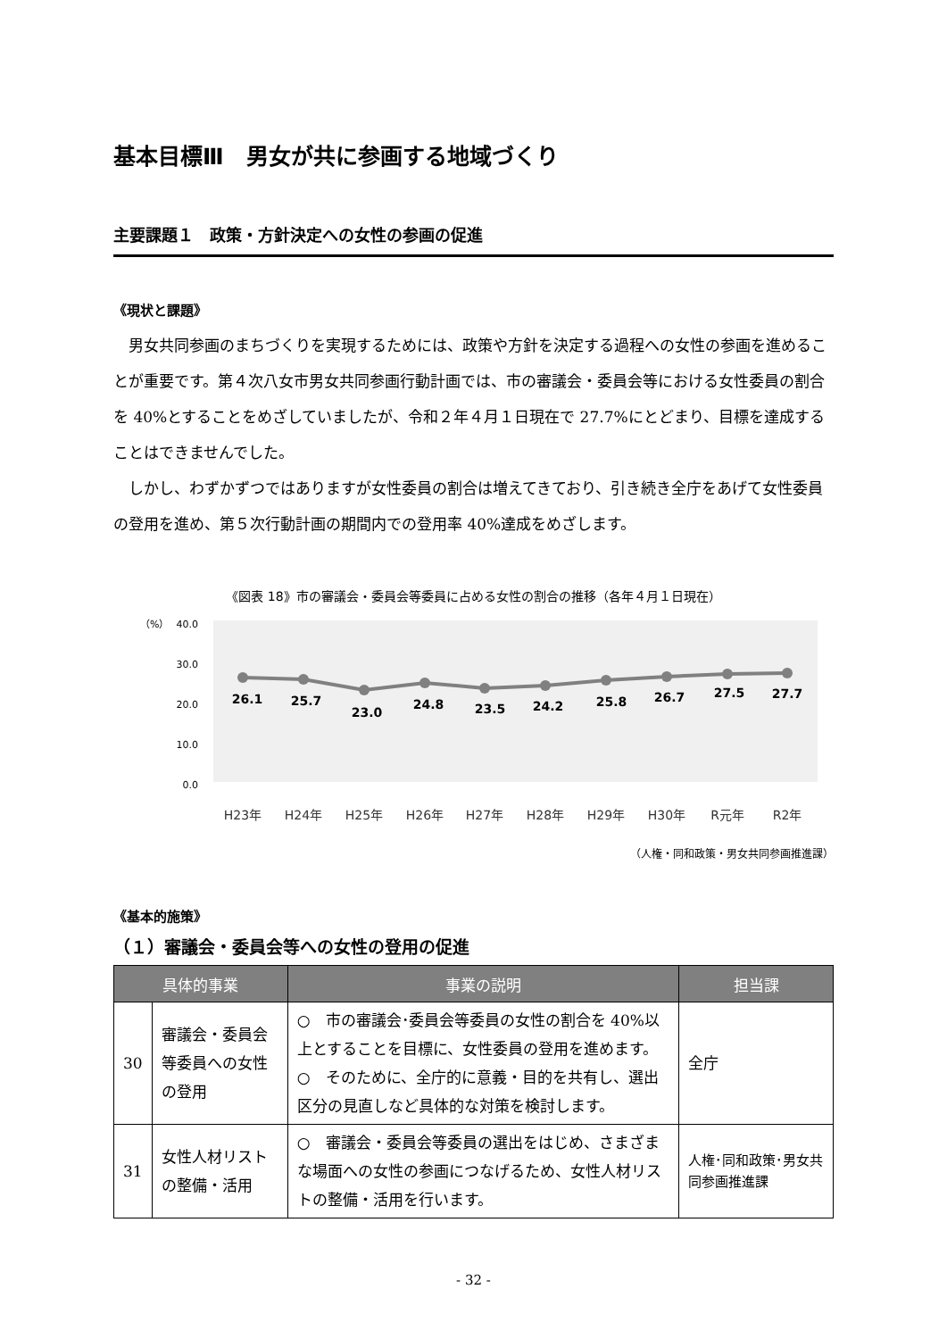基本目標Ⅲ　男女が共に参画する地域づくり
主要課題１　政策・方針決定への女性の参画の促進
《現状と課題》
男女共同参画のまちづくりを実現するためには、政策や方針を決定する過程への女性の参画を進めることが重要です。第４次八女市男女共同参画行動計画では、市の審議会・委員会等における女性委員の割合を 40%とすることをめざしていましたが、令和２年４月１日現在で 27.7%にとどまり、目標を達成することはできませんでした。
しかし、わずかずつではありますが女性委員の割合は増えてきており、引き続き全庁をあげて女性委員の登用を進め、第５次行動計画の期間内での登用率 40%達成をめざします。
《図表 18》市の審議会・委員会等委員に占める女性の割合の推移（各年４月１日現在）
（%）
40.0
30.0
20.0
10.0
0.0
26.1
25.7
23.0
24.8
23.5
24.2
25.8
26.7
27.5
27.7
H23年
H24年
H25年
H26年
H27年
H28年
H29年
H30年
R元年
R2年
（人権・同和政策・男女共同参画推進課）
《基本的施策》
（１）審議会・委員会等への女性の登用の促進
| 具体的事業 | | 事業の説明 | 担当課 |
| --- | --- | --- | --- |
| 30 | 審議会・委員会等委員への女性の登用 | ○ 市の審議会･委員会等委員の女性の割合を 40%以上とすることを目標に、女性委員の登用を進めます。 ○ そのために、全庁的に意義・目的を共有し、選出区分の見直しなど具体的な対策を検討します。 | 全庁 |
| 31 | 女性人材リストの整備・活用 | ○ 審議会・委員会等委員の選出をはじめ、さまざまな場面への女性の参画につなげるため、女性人材リストの整備・活用を行います。 | 人権･同和政策･男女共同参画推進課 |
- 32 -